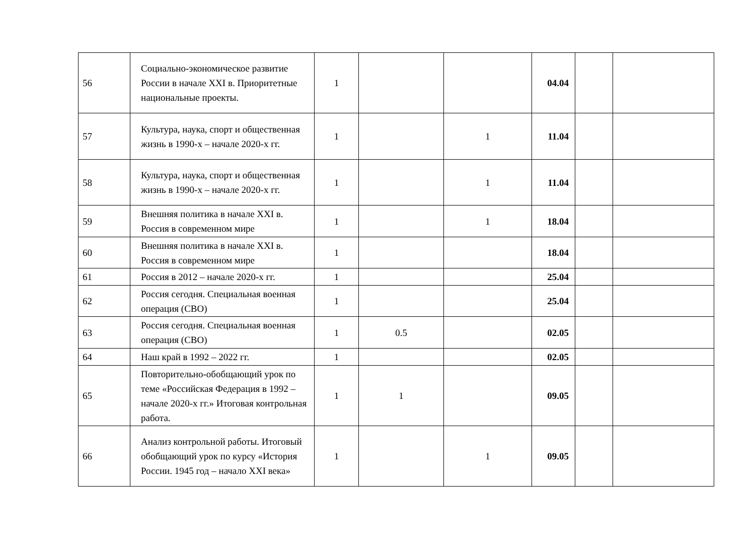| 56 | Социально-экономическое развитие России в начале XXI в. Приоритетные национальные проекты. | 1 | | | 04.04 | | |
| 57 | Культура, наука, спорт и общественная жизнь в 1990-х – начале 2020-х гг. | 1 | | 1 | 11.04 | | |
| 58 | Культура, наука, спорт и общественная жизнь в 1990-х – начале 2020-х гг. | 1 | | 1 | 11.04 | | |
| 59 | Внешняя политика в начале XXI в. Россия в современном мире | 1 | | 1 | 18.04 | | |
| 60 | Внешняя политика в начале XXI в. Россия в современном мире | 1 | | | 18.04 | | |
| 61 | Россия в 2012 – начале 2020-х гг. | 1 | | | 25.04 | | |
| 62 | Россия сегодня. Специальная военная операция (СВО) | 1 | | | 25.04 | | |
| 63 | Россия сегодня. Специальная военная операция (СВО) | 1 | 0.5 | | 02.05 | | |
| 64 | Наш край в 1992 – 2022 гг. | 1 | | | 02.05 | | |
| 65 | Повторительно-обобщающий урок по теме «Российская Федерация в 1992 – начале 2020-х гг.» Итоговая контрольная работа. | 1 | 1 | | 09.05 | | |
| 66 | Анализ контрольной работы. Итоговый обобщающий урок по курсу «История России. 1945 год – начало XXI века» | 1 | | 1 | 09.05 | | |